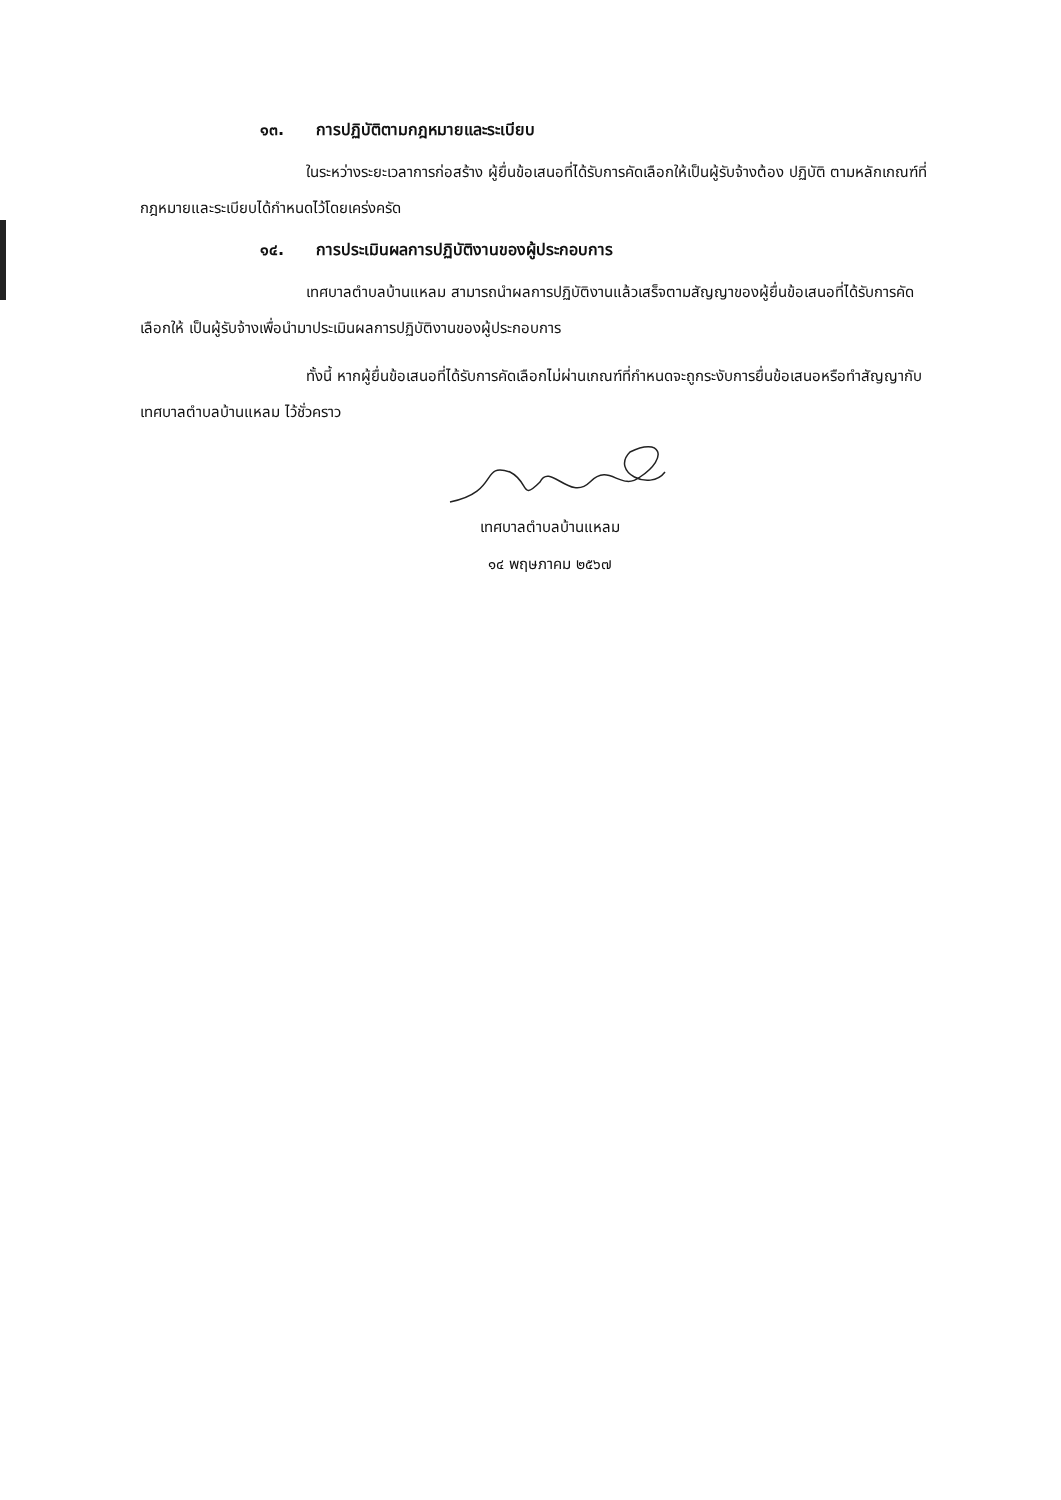๑๓. การปฏิบัติตามกฎหมายและระเบียบ
ในระหว่างระยะเวลาการก่อสร้าง ผู้ยื่นข้อเสนอที่ได้รับการคัดเลือกให้เป็นผู้รับจ้างต้อง ปฏิบัติ ตามหลักเกณฑ์ที่กฎหมายและระเบียบได้กำหนดไว้โดยเคร่งครัด
๑๔. การประเมินผลการปฏิบัติงานของผู้ประกอบการ
เทศบาลตำบลบ้านแหลม สามารถนำผลการปฏิบัติงานแล้วเสร็จตามสัญญาของผู้ยื่นข้อเสนอที่ได้รับการคัดเลือกให้ เป็นผู้รับจ้างเพื่อนำมาประเมินผลการปฏิบัติงานของผู้ประกอบการ
ทั้งนี้ หากผู้ยื่นข้อเสนอที่ได้รับการคัดเลือกไม่ผ่านเกณฑ์ที่กำหนดจะถูกระงับการยื่นข้อเสนอหรือทำสัญญากับเทศบาลตำบลบ้านแหลม ไว้ชั่วคราว
เทศบาลตำบลบ้านแหลม
๑๔ พฤษภาคม ๒๕๖๗